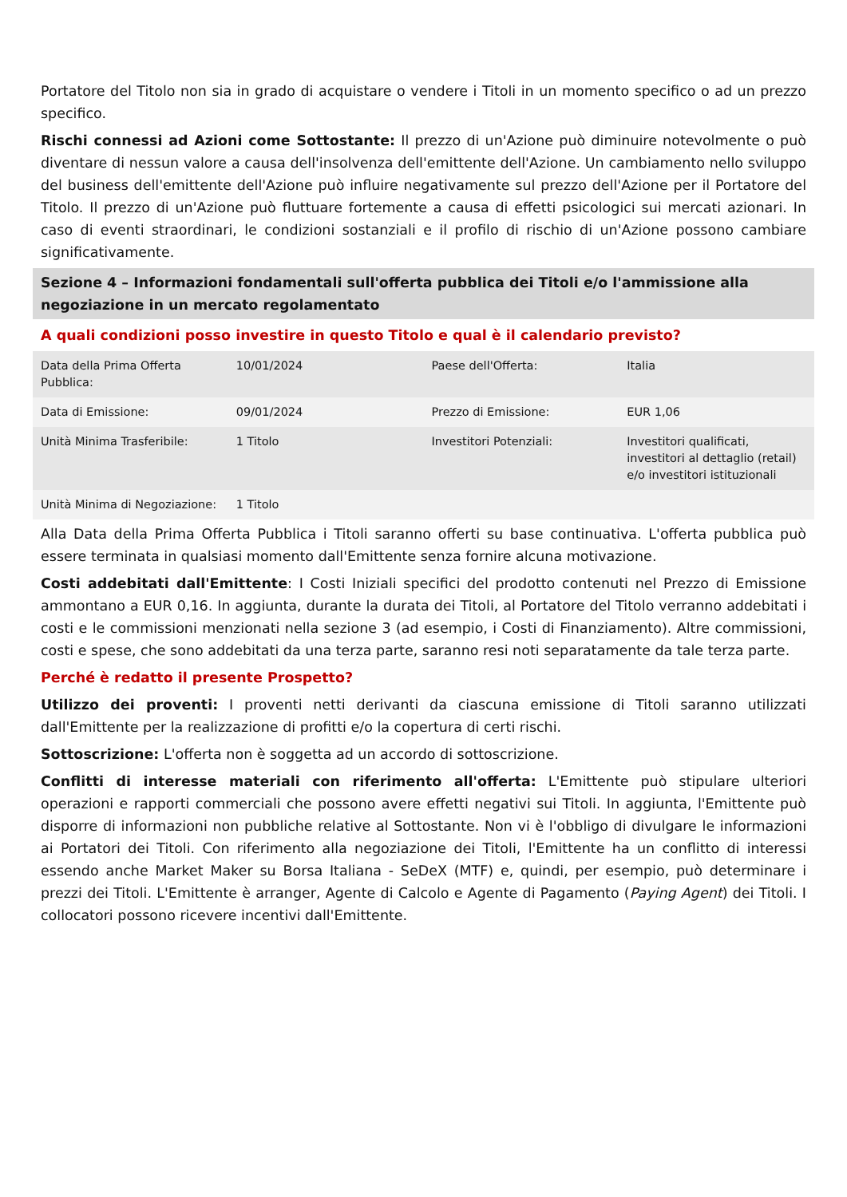Portatore del Titolo non sia in grado di acquistare o vendere i Titoli in un momento specifico o ad un prezzo specifico.
Rischi connessi ad Azioni come Sottostante: Il prezzo di un'Azione può diminuire notevolmente o può diventare di nessun valore a causa dell'insolvenza dell'emittente dell'Azione. Un cambiamento nello sviluppo del business dell'emittente dell'Azione può influire negativamente sul prezzo dell'Azione per il Portatore del Titolo. Il prezzo di un'Azione può fluttuare fortemente a causa di effetti psicologici sui mercati azionari. In caso di eventi straordinari, le condizioni sostanziali e il profilo di rischio di un'Azione possono cambiare significativamente.
Sezione 4 – Informazioni fondamentali sull'offerta pubblica dei Titoli e/o l'ammissione alla negoziazione in un mercato regolamentato
A quali condizioni posso investire in questo Titolo e qual è il calendario previsto?
| Data della Prima Offerta Pubblica: | 10/01/2024 | Paese dell'Offerta: | Italia |
| Data di Emissione: | 09/01/2024 | Prezzo di Emissione: | EUR 1,06 |
| Unità Minima Trasferibile: | 1 Titolo | Investitori Potenziali: | Investitori qualificati, investitori al dettaglio (retail) e/o investitori istituzionali |
| Unità Minima di Negoziazione: | 1 Titolo | | |
Alla Data della Prima Offerta Pubblica i Titoli saranno offerti su base continuativa. L'offerta pubblica può essere terminata in qualsiasi momento dall'Emittente senza fornire alcuna motivazione.
Costi addebitati dall'Emittente: I Costi Iniziali specifici del prodotto contenuti nel Prezzo di Emissione ammontano a EUR 0,16. In aggiunta, durante la durata dei Titoli, al Portatore del Titolo verranno addebitati i costi e le commissioni menzionati nella sezione 3 (ad esempio, i Costi di Finanziamento). Altre commissioni, costi e spese, che sono addebitati da una terza parte, saranno resi noti separatamente da tale terza parte.
Perché è redatto il presente Prospetto?
Utilizzo dei proventi: I proventi netti derivanti da ciascuna emissione di Titoli saranno utilizzati dall'Emittente per la realizzazione di profitti e/o la copertura di certi rischi.
Sottoscrizione: L'offerta non è soggetta ad un accordo di sottoscrizione.
Conflitti di interesse materiali con riferimento all'offerta: L'Emittente può stipulare ulteriori operazioni e rapporti commerciali che possono avere effetti negativi sui Titoli. In aggiunta, l'Emittente può disporre di informazioni non pubbliche relative al Sottostante. Non vi è l'obbligo di divulgare le informazioni ai Portatori dei Titoli. Con riferimento alla negoziazione dei Titoli, l'Emittente ha un conflitto di interessi essendo anche Market Maker su Borsa Italiana - SeDeX (MTF) e, quindi, per esempio, può determinare i prezzi dei Titoli. L'Emittente è arranger, Agente di Calcolo e Agente di Pagamento (Paying Agent) dei Titoli. I collocatori possono ricevere incentivi dall'Emittente.